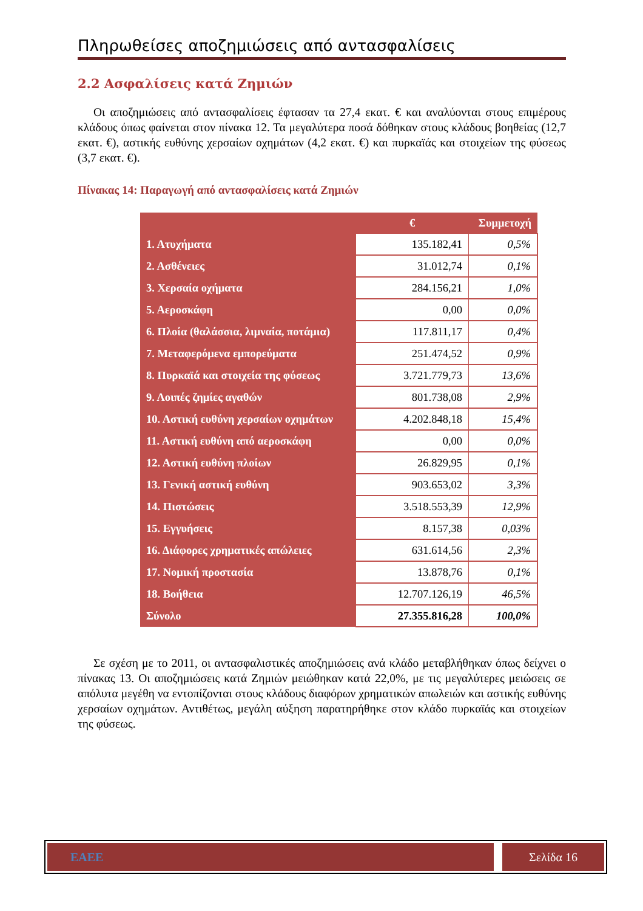Πληρωθείσες αποζημιώσεις από αντασφαλίσεις
2.2 Ασφαλίσεις κατά Ζημιών
Οι αποζημιώσεις από αντασφαλίσεις έφτασαν τα 27,4 εκατ. € και αναλύονται στους επιμέρους κλάδους όπως φαίνεται στον πίνακα 12. Τα μεγαλύτερα ποσά δόθηκαν στους κλάδους βοηθείας (12,7 εκατ. €), αστικής ευθύνης χερσαίων οχημάτων (4,2 εκατ. €) και πυρκαϊάς και στοιχείων της φύσεως (3,7 εκατ. €).
Πίνακας 14: Παραγωγή από αντασφαλίσεις κατά Ζημιών
| | € | Συμμετοχή |
| --- | --- | --- |
| 1. Ατυχήματα | 135.182,41 | 0,5% |
| 2. Ασθένειες | 31.012,74 | 0,1% |
| 3. Χερσαία οχήματα | 284.156,21 | 1,0% |
| 5. Αεροσκάφη | 0,00 | 0,0% |
| 6. Πλοία (θαλάσσια, λιμναία, ποτάμια) | 117.811,17 | 0,4% |
| 7. Μεταφερόμενα εμπορεύματα | 251.474,52 | 0,9% |
| 8. Πυρκαϊά και στοιχεία της φύσεως | 3.721.779,73 | 13,6% |
| 9. Λοιπές ζημίες αγαθών | 801.738,08 | 2,9% |
| 10. Αστική ευθύνη χερσαίων οχημάτων | 4.202.848,18 | 15,4% |
| 11. Αστική ευθύνη από αεροσκάφη | 0,00 | 0,0% |
| 12. Αστική ευθύνη πλοίων | 26.829,95 | 0,1% |
| 13. Γενική αστική ευθύνη | 903.653,02 | 3,3% |
| 14. Πιστώσεις | 3.518.553,39 | 12,9% |
| 15. Εγγυήσεις | 8.157,38 | 0,03% |
| 16. Διάφορες χρηματικές απώλειες | 631.614,56 | 2,3% |
| 17. Νομική προστασία | 13.878,76 | 0,1% |
| 18. Βοήθεια | 12.707.126,19 | 46,5% |
| Σύνολο | 27.355.816,28 | 100,0% |
Σε σχέση με το 2011, οι αντασφαλιστικές αποζημιώσεις ανά κλάδο μεταβλήθηκαν όπως δείχνει ο πίνακας 13. Οι αποζημιώσεις κατά Ζημιών μειώθηκαν κατά 22,0%, με τις μεγαλύτερες μειώσεις σε απόλυτα μεγέθη να εντοπίζονται στους κλάδους διαφόρων χρηματικών απωλειών και αστικής ευθύνης χερσαίων οχημάτων. Αντιθέτως, μεγάλη αύξηση παρατηρήθηκε στον κλάδο πυρκαϊάς και στοιχείων της φύσεως.
ΕΑΕΕ Σελίδα 16